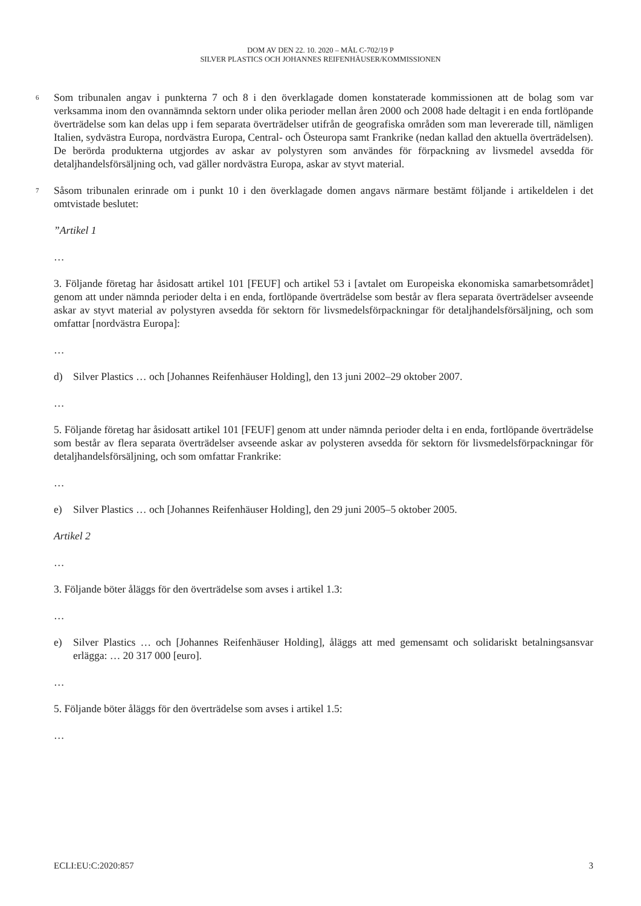DOM AV DEN 22. 10. 2020 – MÅL C-702/19 P
SILVER PLASTICS OCH JOHANNES REIFENHÄUSER/KOMMISSIONEN
6
Som tribunalen angav i punkterna 7 och 8 i den överklagade domen konstaterade kommissionen att de bolag som var verksamma inom den ovannämnda sektorn under olika perioder mellan åren 2000 och 2008 hade deltagit i en enda fortlöpande överträdelse som kan delas upp i fem separata överträdelser utifrån de geografiska områden som man levererade till, nämligen Italien, sydvästra Europa, nordvästra Europa, Central- och Östeuropa samt Frankrike (nedan kallad den aktuella överträdelsen). De berörda produkterna utgjordes av askar av polystyren som användes för förpackning av livsmedel avsedda för detaljhandelsförsäljning och, vad gäller nordvästra Europa, askar av styvt material.
7
Såsom tribunalen erinrade om i punkt 10 i den överklagade domen angavs närmare bestämt följande i artikeldelen i det omtvistade beslutet:
”Artikel 1
…
3. Följande företag har åsidosatt artikel 101 [FEUF] och artikel 53 i [avtalet om Europeiska ekonomiska samarbetsområdet] genom att under nämnda perioder delta i en enda, fortlöpande överträdelse som består av flera separata överträdelser avseende askar av styvt material av polystyren avsedda för sektorn för livsmedelsförpackningar för detaljhandelsförsäljning, och som omfattar [nordvästra Europa]:
…
d) Silver Plastics … och [Johannes Reifenhäuser Holding], den 13 juni 2002–29 oktober 2007.
…
5. Följande företag har åsidosatt artikel 101 [FEUF] genom att under nämnda perioder delta i en enda, fortlöpande överträdelse som består av flera separata överträdelser avseende askar av polysteren avsedda för sektorn för livsmedelsförpackningar för detaljhandelsförsäljning, och som omfattar Frankrike:
…
e) Silver Plastics … och [Johannes Reifenhäuser Holding], den 29 juni 2005–5 oktober 2005.
Artikel 2
…
3. Följande böter åläggs för den överträdelse som avses i artikel 1.3:
…
e) Silver Plastics … och [Johannes Reifenhäuser Holding], åläggs att med gemensamt och solidariskt betalningsansvar erlägga: … 20 317 000 [euro].
…
5. Följande böter åläggs för den överträdelse som avses i artikel 1.5:
…
ECLI:EU:C:2020:857 3